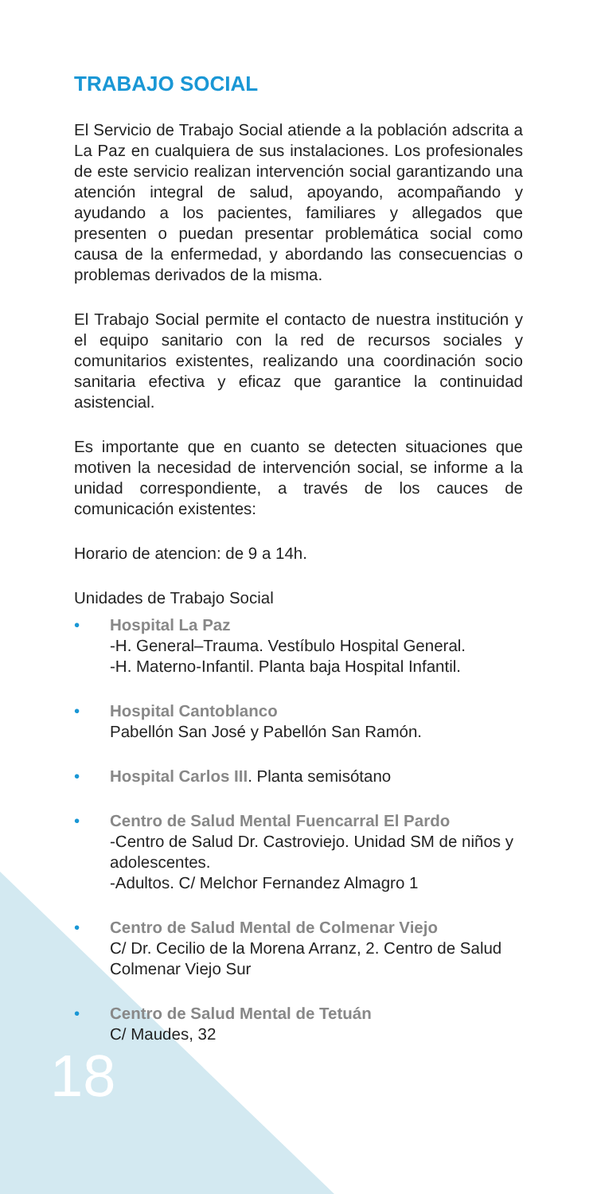TRABAJO SOCIAL
El Servicio de Trabajo Social atiende a la población adscrita a La Paz en cualquiera de sus instalaciones. Los profesionales de este servicio realizan intervención social garantizando una atención integral de salud, apoyando, acompañando y ayudando a los pacientes, familiares y allegados que presenten o puedan presentar problemática social como causa de la enfermedad, y abordando las consecuencias o problemas derivados de la misma.
El Trabajo Social permite el contacto de nuestra institución y el equipo sanitario con la red de recursos sociales y comunitarios existentes, realizando una coordinación socio sanitaria efectiva y eficaz que garantice la continuidad asistencial.
Es importante que en cuanto se detecten situaciones que motiven la necesidad de intervención social, se informe a la unidad correspondiente, a través de los cauces de comunicación existentes:
Horario de atencion: de 9 a 14h.
Unidades de Trabajo Social
• Hospital La Paz
-H. General–Trauma. Vestíbulo Hospital General.
-H. Materno-Infantil. Planta baja Hospital Infantil.
• Hospital Cantoblanco
Pabellón San José y Pabellón San Ramón.
• Hospital Carlos III. Planta semisótano
• Centro de Salud Mental Fuencarral El Pardo
-Centro de Salud Dr. Castroviejo. Unidad SM de niños y adolescentes.
-Adultos. C/ Melchor Fernandez Almagro 1
• Centro de Salud Mental de Colmenar Viejo
C/ Dr. Cecilio de la Morena Arranz, 2. Centro de Salud Colmenar Viejo Sur
• Centro de Salud Mental de Tetuán
C/ Maudes, 32
18